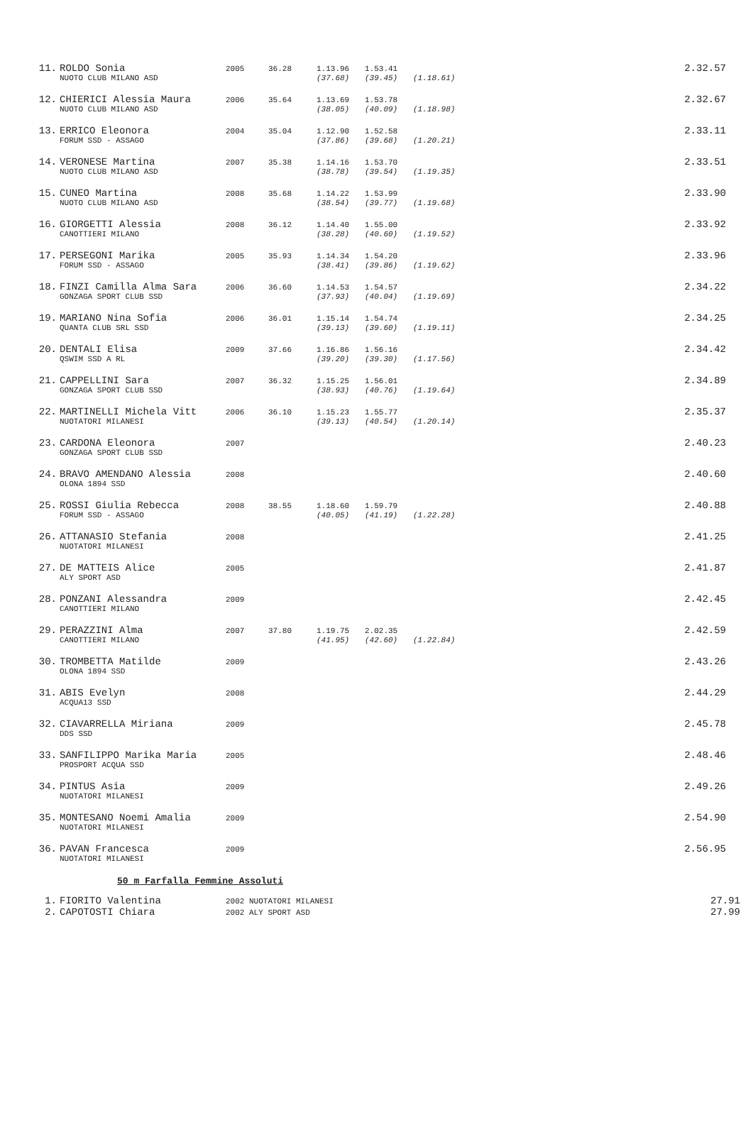| 11. | ROLDO Sonia | 2005 | 36.28 | 1.13.96 | 1.53.41 | | 2.32.57 |
| | NUOTO CLUB MILANO ASD | | | (37.68) | (39.45) | (1.18.61) | |
| 12. | CHIERICI Alessia Maura | 2006 | 35.64 | 1.13.69 | 1.53.78 | | 2.32.67 |
| | NUOTO CLUB MILANO ASD | | | (38.05) | (40.09) | (1.18.98) | |
| 13. | ERRICO Eleonora | 2004 | 35.04 | 1.12.90 | 1.52.58 | | 2.33.11 |
| | FORUM SSD - ASSAGO | | | (37.86) | (39.68) | (1.20.21) | |
| 14. | VERONESE Martina | 2007 | 35.38 | 1.14.16 | 1.53.70 | | 2.33.51 |
| | NUOTO CLUB MILANO ASD | | | (38.78) | (39.54) | (1.19.35) | |
| 15. | CUNEO Martina | 2008 | 35.68 | 1.14.22 | 1.53.99 | | 2.33.90 |
| | NUOTO CLUB MILANO ASD | | | (38.54) | (39.77) | (1.19.68) | |
| 16. | GIORGETTI Alessia | 2008 | 36.12 | 1.14.40 | 1.55.00 | | 2.33.92 |
| | CANOTTIERI MILANO | | | (38.28) | (40.60) | (1.19.52) | |
| 17. | PERSEGONI Marika | 2005 | 35.93 | 1.14.34 | 1.54.20 | | 2.33.96 |
| | FORUM SSD - ASSAGO | | | (38.41) | (39.86) | (1.19.62) | |
| 18. | FINZI Camilla Alma Sara | 2006 | 36.60 | 1.14.53 | 1.54.57 | | 2.34.22 |
| | GONZAGA SPORT CLUB SSD | | | (37.93) | (40.04) | (1.19.69) | |
| 19. | MARIANO Nina Sofia | 2006 | 36.01 | 1.15.14 | 1.54.74 | | 2.34.25 |
| | QUANTA CLUB SRL SSD | | | (39.13) | (39.60) | (1.19.11) | |
| 20. | DENTALI Elisa | 2009 | 37.66 | 1.16.86 | 1.56.16 | | 2.34.42 |
| | QSWIM SSD A RL | | | (39.20) | (39.30) | (1.17.56) | |
| 21. | CAPPELLINI Sara | 2007 | 36.32 | 1.15.25 | 1.56.01 | | 2.34.89 |
| | GONZAGA SPORT CLUB SSD | | | (38.93) | (40.76) | (1.19.64) | |
| 22. | MARTINELLI Michela Vitt | 2006 | 36.10 | 1.15.23 | 1.55.77 | | 2.35.37 |
| | NUOTATORI MILANESI | | | (39.13) | (40.54) | (1.20.14) | |
| 23. | CARDONA Eleonora | 2007 | | | | | 2.40.23 |
| | GONZAGA SPORT CLUB SSD | | | | | | |
| 24. | BRAVO AMENDANO Alessia | 2008 | | | | | 2.40.60 |
| | OLONA 1894 SSD | | | | | | |
| 25. | ROSSI Giulia Rebecca | 2008 | 38.55 | 1.18.60 | 1.59.79 | | 2.40.88 |
| | FORUM SSD - ASSAGO | | | (40.05) | (41.19) | (1.22.28) | |
| 26. | ATTANASIO Stefania | 2008 | | | | | 2.41.25 |
| | NUOTATORI MILANESI | | | | | | |
| 27. | DE MATTEIS Alice | 2005 | | | | | 2.41.87 |
| | ALY SPORT ASD | | | | | | |
| 28. | PONZANI Alessandra | 2009 | | | | | 2.42.45 |
| | CANOTTIERI MILANO | | | | | | |
| 29. | PERAZZINI Alma | 2007 | 37.80 | 1.19.75 | 2.02.35 | | 2.42.59 |
| | CANOTTIERI MILANO | | | (41.95) | (42.60) | (1.22.84) | |
| 30. | TROMBETTA Matilde | 2009 | | | | | 2.43.26 |
| | OLONA 1894 SSD | | | | | | |
| 31. | ABIS Evelyn | 2008 | | | | | 2.44.29 |
| | ACQUA13 SSD | | | | | | |
| 32. | CIAVARRELLA Miriana | 2009 | | | | | 2.45.78 |
| | DDS SSD | | | | | | |
| 33. | SANFILIPPO Marika Maria | 2005 | | | | | 2.48.46 |
| | PROSPORT ACQUA SSD | | | | | | |
| 34. | PINTUS Asia | 2009 | | | | | 2.49.26 |
| | NUOTATORI MILANESI | | | | | | |
| 35. | MONTESANO Noemi Amalia | 2009 | | | | | 2.54.90 |
| | NUOTATORI MILANESI | | | | | | |
| 36. | PAVAN Francesca | 2009 | | | | | 2.56.95 |
| | NUOTATORI MILANESI | | | | | | |
50 m Farfalla Femmine Assoluti
| 1. | FIORITO Valentina | 2002 NUOTATORI MILANESI | 27.91 |
| 2. | CAPOTOSTI Chiara | 2002 ALY SPORT ASD | 27.99 |